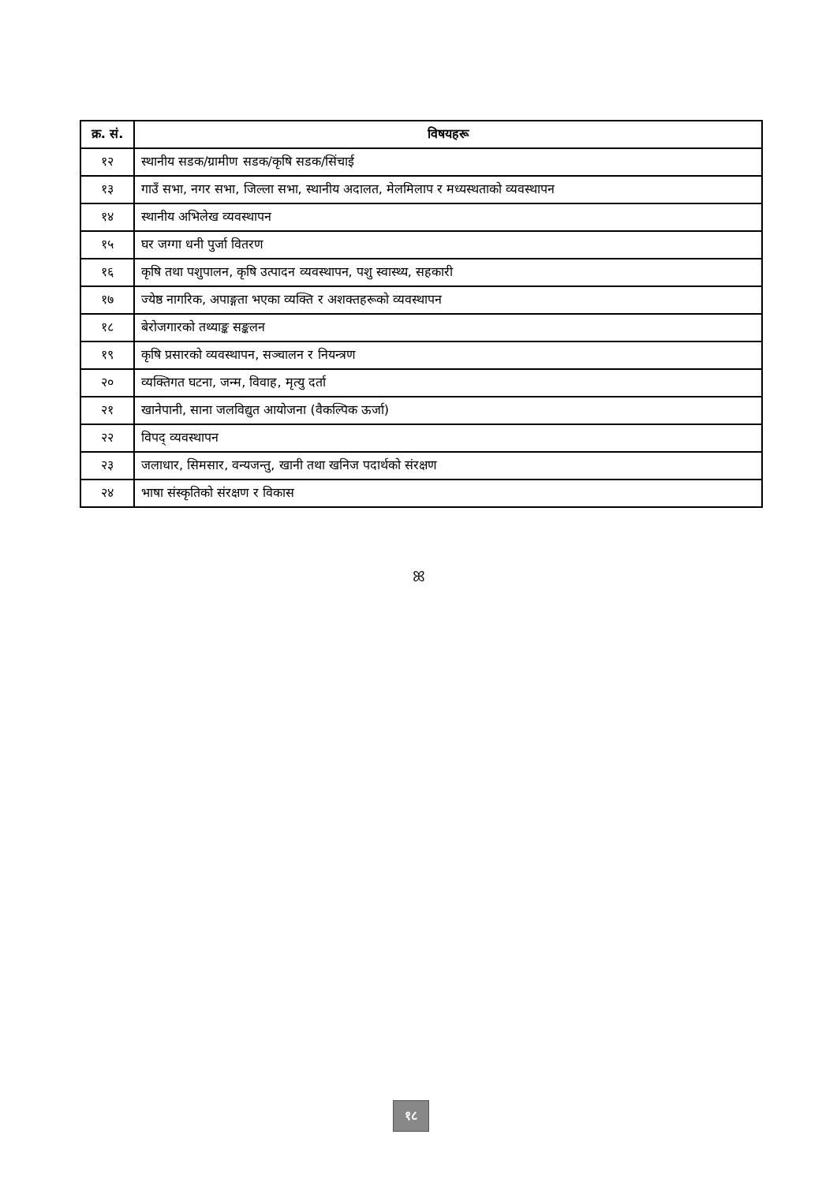| क्र. सं. | विषयहरू |
| --- | --- |
| १२ | स्थानीय सडक/ग्रामीण सडक/कृषि सडक/सिंचाई |
| १३ | गाउँ सभा, नगर सभा, जिल्ला सभा, स्थानीय अदालत, मेलमिलाप र मध्यस्थताको व्यवस्थापन |
| १४ | स्थानीय अभिलेख व्यवस्थापन |
| १५ | घर जग्गा धनी पुर्जा वितरण |
| १६ | कृषि तथा पशुपालन, कृषि उत्पादन व्यवस्थापन, पशु स्वास्थ्य, सहकारी |
| १७ | ज्येष्ठ नागरिक, अपाङ्गता भएका व्यक्ति र अशक्तहरूको व्यवस्थापन |
| १८ | बेरोजगारको तथ्याङ्क सङ्कलन |
| १९ | कृषि प्रसारको व्यवस्थापन, सञ्चालन र नियन्त्रण |
| २० | व्यक्तिगत घटना, जन्म, विवाह, मृत्यु दर्ता |
| २१ | खानेपानी, साना जलविद्युत आयोजना (वैकल्पिक ऊर्जा) |
| २२ | विपद् व्यवस्थापन |
| २३ | जलाधार, सिमसार, वन्यजन्तु, खानी तथा खनिज पदार्थको संरक्षण |
| २४ | भाषा संस्कृतिको संरक्षण र विकास |
ꕤ
१८